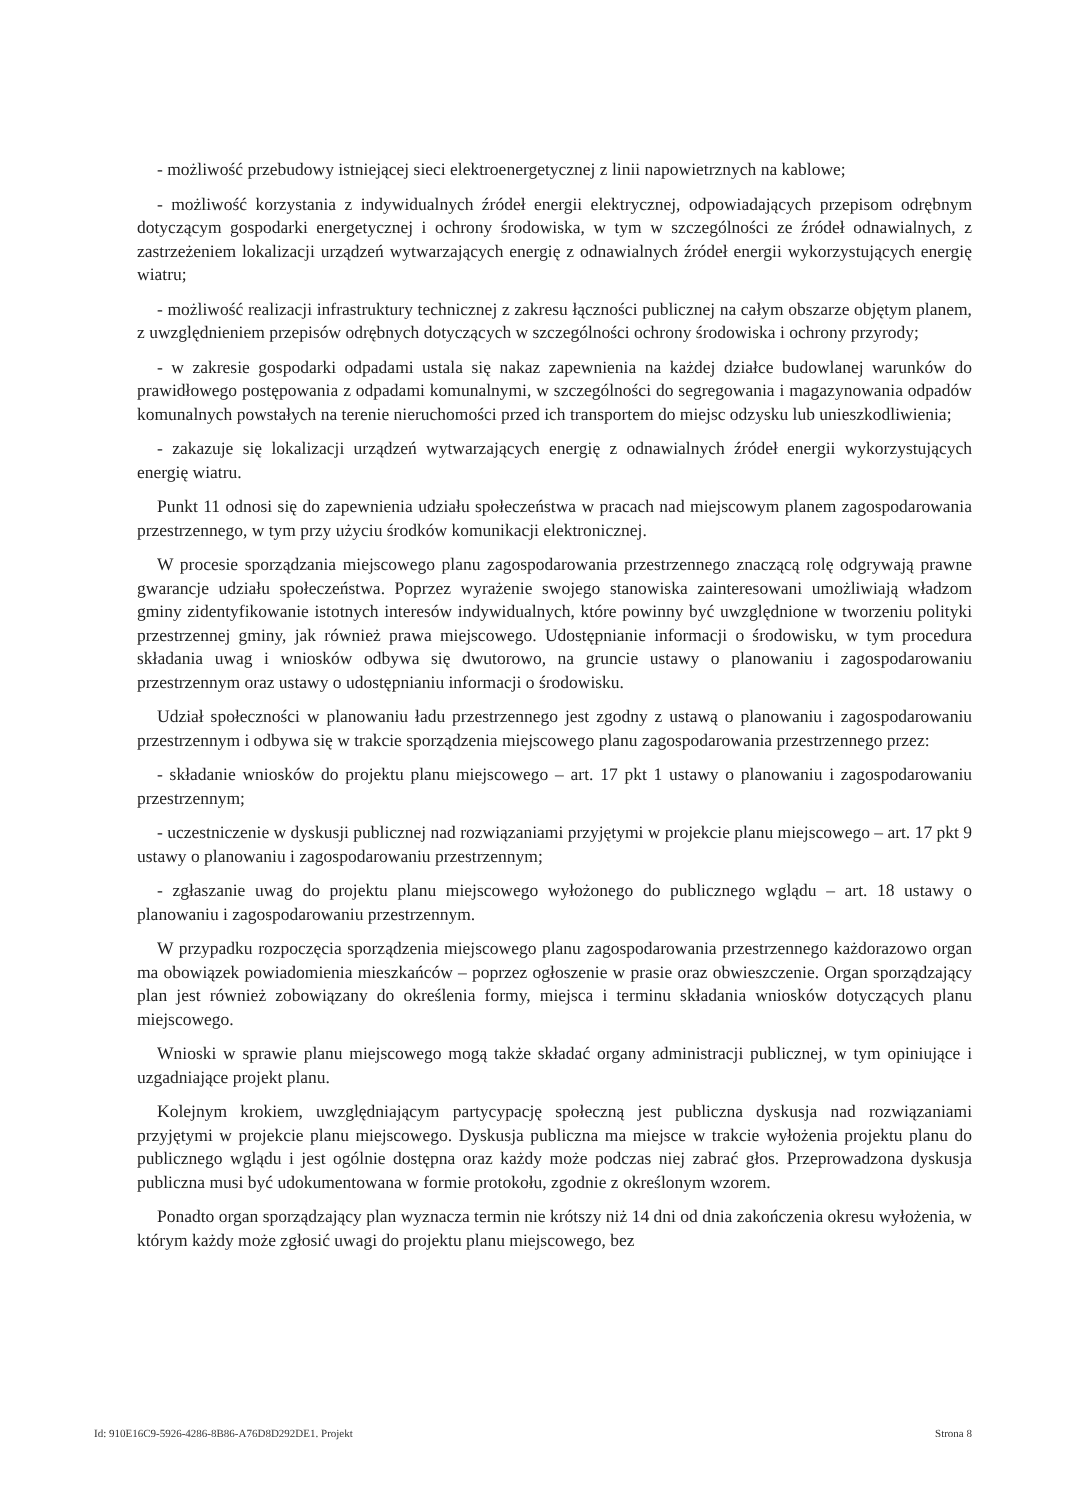- możliwość przebudowy istniejącej sieci elektroenergetycznej z linii napowietrznych na kablowe;
- możliwość korzystania z indywidualnych źródeł energii elektrycznej, odpowiadających przepisom odrębnym dotyczącym gospodarki energetycznej i ochrony środowiska, w tym w szczególności ze źródeł odnawialnych, z zastrzeżeniem lokalizacji urządzeń wytwarzających energię z odnawialnych źródeł energii wykorzystujących energię wiatru;
- możliwość realizacji infrastruktury technicznej z zakresu łączności publicznej na całym obszarze objętym planem, z uwzględnieniem przepisów odrębnych dotyczących w szczególności ochrony środowiska i ochrony przyrody;
- w zakresie gospodarki odpadami ustala się nakaz zapewnienia na każdej działce budowlanej warunków do prawidłowego postępowania z odpadami komunalnymi, w szczególności do segregowania i magazynowania odpadów komunalnych powstałych na terenie nieruchomości przed ich transportem do miejsc odzysku lub unieszkodliwienia;
- zakazuje się lokalizacji urządzeń wytwarzających energię z odnawialnych źródeł energii wykorzystujących energię wiatru.
Punkt 11 odnosi się do zapewnienia udziału społeczeństwa w pracach nad miejscowym planem zagospodarowania przestrzennego, w tym przy użyciu środków komunikacji elektronicznej.
W procesie sporządzania miejscowego planu zagospodarowania przestrzennego znaczącą rolę odgrywają prawne gwarancje udziału społeczeństwa. Poprzez wyrażenie swojego stanowiska zainteresowani umożliwiają władzom gminy zidentyfikowanie istotnych interesów indywidualnych, które powinny być uwzględnione w tworzeniu polityki przestrzennej gminy, jak również prawa miejscowego. Udostępnianie informacji o środowisku, w tym procedura składania uwag i wniosków odbywa się dwutorowo, na gruncie ustawy o planowaniu i zagospodarowaniu przestrzennym oraz ustawy o udostępnianiu informacji o środowisku.
Udział społeczności w planowaniu ładu przestrzennego jest zgodny z ustawą o planowaniu i zagospodarowaniu przestrzennym i odbywa się w trakcie sporządzenia miejscowego planu zagospodarowania przestrzennego przez:
- składanie wniosków do projektu planu miejscowego – art. 17 pkt 1 ustawy o planowaniu i zagospodarowaniu przestrzennym;
- uczestniczenie w dyskusji publicznej nad rozwiązaniami przyjętymi w projekcie planu miejscowego – art. 17 pkt 9 ustawy o planowaniu i zagospodarowaniu przestrzennym;
- zgłaszanie uwag do projektu planu miejscowego wyłożonego do publicznego wglądu – art. 18 ustawy o planowaniu i zagospodarowaniu przestrzennym.
W przypadku rozpoczęcia sporządzenia miejscowego planu zagospodarowania przestrzennego każdorazowo organ ma obowiązek powiadomienia mieszkańców – poprzez ogłoszenie w prasie oraz obwieszczenie. Organ sporządzający plan jest również zobowiązany do określenia formy, miejsca i terminu składania wniosków dotyczących planu miejscowego.
Wnioski w sprawie planu miejscowego mogą także składać organy administracji publicznej, w tym opiniujące i uzgadniające projekt planu.
Kolejnym krokiem, uwzględniającym partycypację społeczną jest publiczna dyskusja nad rozwiązaniami przyjętymi w projekcie planu miejscowego. Dyskusja publiczna ma miejsce w trakcie wyłożenia projektu planu do publicznego wglądu i jest ogólnie dostępna oraz każdy może podczas niej zabrać głos. Przeprowadzona dyskusja publiczna musi być udokumentowana w formie protokołu, zgodnie z określonym wzorem.
Ponadto organ sporządzający plan wyznacza termin nie krótszy niż 14 dni od dnia zakończenia okresu wyłożenia, w którym każdy może zgłosić uwagi do projektu planu miejscowego, bez
Id: 910E16C9-5926-4286-8B86-A76D8D292DE1. Projekt Strona 8